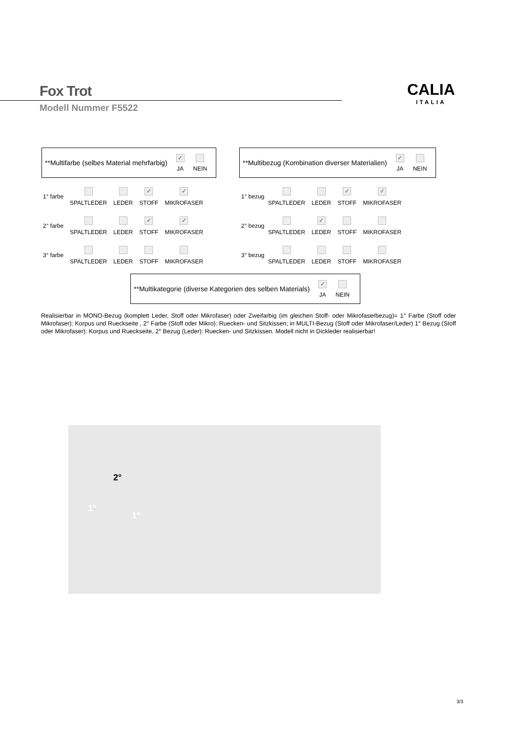Fox Trot
Modell Nummer F5522
CALIA
ITALIA
**Multifarbe (selbes Material mehrfarbig) ✓ JA NEIN
**Multibezug (Kombination diverser Materialien) ✓ JA NEIN
1° farbe SPALTLEDER LEDER ✓
STOFF ✓
MIKROFASER
2° farbe SPALTLEDER LEDER ✓
STOFF ✓
MIKROFASER
3° farbe SPALTLEDER LEDER STOFF MIKROFASER
1° bezug SPALTLEDER LEDER ✓
STOFF ✓
MIKROFASER
2° bezug SPALTLEDER ✓
LEDER STOFF MIKROFASER
3° bezug SPALTLEDER LEDER STOFF MIKROFASER
**Multikategorie (diverse Kategorien des selben Materials) ✓ JA NEIN
Realisierbar in MONO-Bezug (komplett Leder, Stoff oder Mikrofaser) oder Zweifarbig (im gleichen Stoff- oder Mikrofaserbezug)= 1° Farbe (Stoff oder Mikrofaser): Korpus und Rueckseite , 2° Farbe (Stoff oder Mikro): Ruecken- und Sitzkissen; in MULTI-Bezug (Stoff oder Mikrofaser/Leder) 1° Bezug (Stoff oder Mikrofaser): Korpus und Rueckseite, 2° Bezug (Leder): Ruecken- und Sitzkissen. Modell nicht in Dickleder realisierbar!
2°
1°
1°
3/3